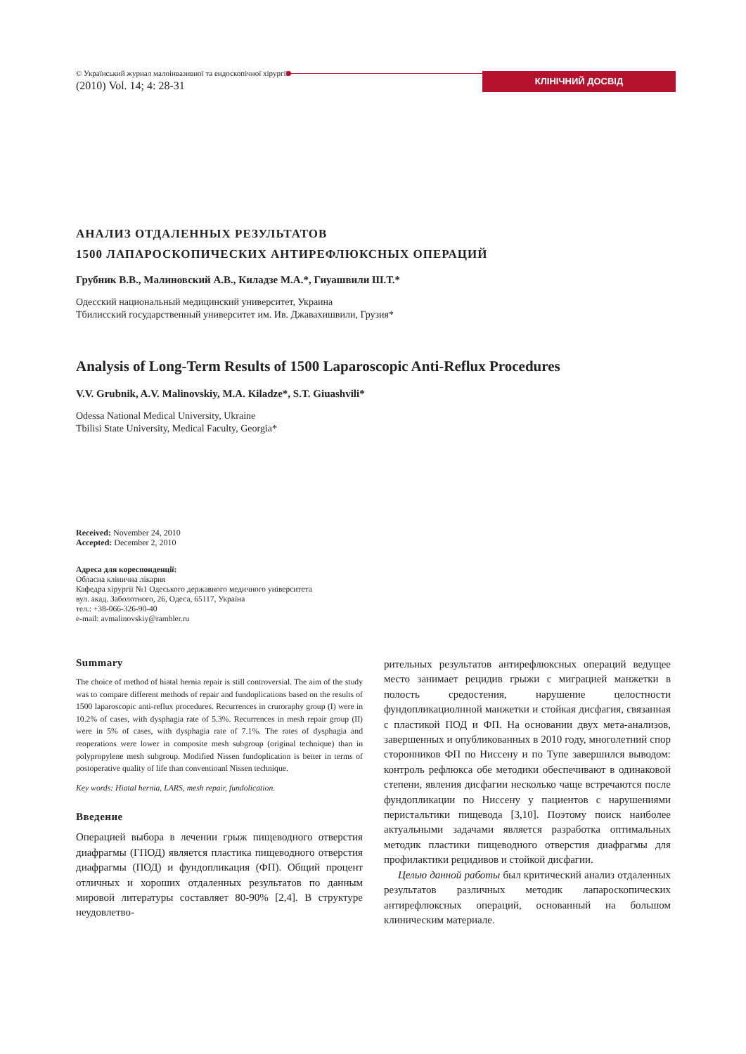© Український журнал малоінвазивної та ендоскопічної хірургії
(2010) Vol. 14; 4: 28-31
КЛІНІЧНИЙ ДОСВІД
АНАЛИЗ ОТДАЛЕННЫХ РЕЗУЛЬТАТОВ
1500 ЛАПАРОСКОПИЧЕСКИХ АНТИРЕФЛЮКСНЫХ ОПЕРАЦИЙ
Грубник В.В., Малиновский А.В., Киладзе М.А.*, Гиуашвили Ш.Т.*
Одесский национальный медицинский университет, Украина
Тбилисский государственный университет им. Ив. Джавахишвили, Грузия*
Analysis of Long-Term Results of 1500 Laparoscopic Anti-Reflux Procedures
V.V. Grubnik, A.V. Malinovskiy, M.A. Kiladze*, S.T. Giuashvili*
Odessa National Medical University, Ukraine
Tbilisi State University, Medical Faculty, Georgia*
Received: November 24, 2010
Accepted: December 2, 2010
Адреса для кореспонденції:
Обласна клінична лікарня
Кафедра хірургії №1 Одеського державного медичного університета
вул. акад. Заболотного, 26, Одеса, 65117, Україна
тел.: +38-066-326-90-40
e-mail: avmalinovskiy@rambler.ru
Summary
The choice of method of hiatal hernia repair is still controversial. The aim of the study was to compare different methods of repair and fundoplications based on the results of 1500 laparoscopic anti-reflux procedures. Recurrences in cruroraphy group (I) were in 10.2% of cases, with dysphagia rate of 5.3%. Recurrences in mesh repair group (II) were in 5% of cases, with dysphagia rate of 7.1%. The rates of dysphagia and reoperations were lower in composite mesh subgroup (original technique) than in polypropylene mesh subgroup. Modified Nissen fundoplication is better in terms of postoperative quality of life than conventioanl Nissen technique.
Key words: Hiatal hernia, LARS, mesh repair, fundolication.
Введение
Операцией выбора в лечении грыж пищеводного отверстия диафрагмы (ГПОД) является пластика пищеводного отверстия диафрагмы (ПОД) и фундопликация (ФП). Общий процент отличных и хороших отдаленных результатов по данным мировой литературы составляет 80-90% [2,4]. В структуре неудовлетво-
рительных результатов антирефлюксных операций ведущее место занимает рецидив грыжи с миграцией манжетки в полость средостения, нарушение целостности фундопликациолнной манжетки и стойкая дисфагия, связанная с пластикой ПОД и ФП. На основании двух мета-анализов, завершенных и опубликованных в 2010 году, многолетний спор сторонников ФП по Ниссену и по Тупе завершился выводом: контроль рефлюкса обе методики обеспечивают в одинаковой степени, явления дисфагии несколько чаще встречаются после фундопликации по Ниссену у пациентов с нарушениями перистальтики пищевода [3,10]. Поэтому поиск наиболее актуальными задачами является разработка оптимальных методик пластики пищеводного отверстия диафрагмы для профилактики рецидивов и стойкой дисфагии.
Целью данной работы был критический анализ отдаленных результатов различных методик лапароскопических антирефлюксных операций, основанный на большом клиническим материале.